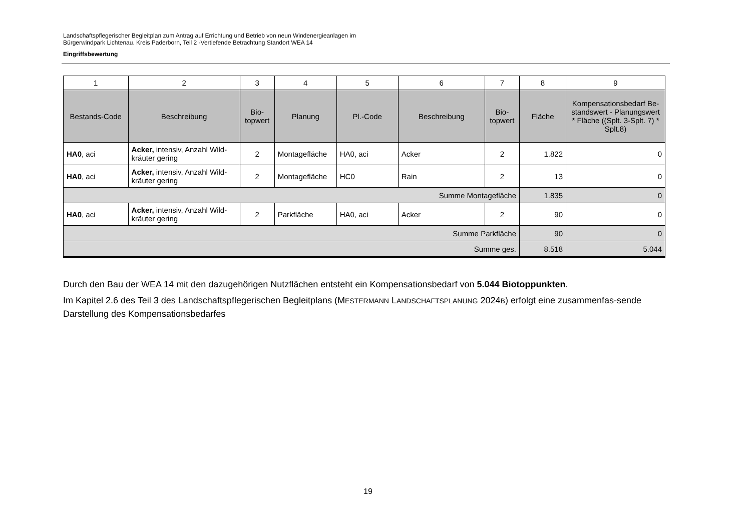Landschaftspflegerischer Begleitplan zum Antrag auf Errichtung und Betrieb von neun Windenergieanlagen im
Bürgerwindpark Lichtenau. Kreis Paderborn, Teil 2 -Vertiefende Betrachtung Standort WEA 14
Eingriffsbewertung
| 1 | 2 | 3 | 4 | 5 | 6 | 7 | 8 | 9 |
| --- | --- | --- | --- | --- | --- | --- | --- | --- |
| Bestands-Code | Beschreibung | Bio- topwert | Planung | Pl.-Code | Beschreibung | Bio- topwert | Fläche | Kompensationsbedarf Be-standswert - Planungswert * Fläche ((Splt. 3-Splt. 7) * Splt.8) |
| HA0 , aci | Acker, intensiv, Anzahl Wild-kräuter gering | 2 | Montagefläche | HA0, aci | Acker | 2 | 1.822 | 0 |
| HA0 , aci | Acker, intensiv, Anzahl Wild-kräuter gering | 2 | Montagefläche | HC0 | Rain | 2 | 13 | 0 |
| Summe Montagefläche | | | | | | | 1.835 | 0 |
| HA0 , aci | Acker, intensiv, Anzahl Wild-kräuter gering | 2 | Parkfläche | HA0, aci | Acker | 2 | 90 | 0 |
| Summe Parkfläche | | | | | | | 90 | 0 |
| Summe ges. | | | | | | | 8.518 | 5.044 |
Durch den Bau der WEA 14 mit den dazugehörigen Nutzflächen entsteht ein Kompensationsbedarf von 5.044 Biotoppunkten.
Im Kapitel 2.6 des Teil 3 des Landschaftspflegerischen Begleitplans (MESTERMANN LANDSCHAFTSPLANUNG 2024B) erfolgt eine zusammenfas-sende Darstellung des Kompensationsbedarfes
19